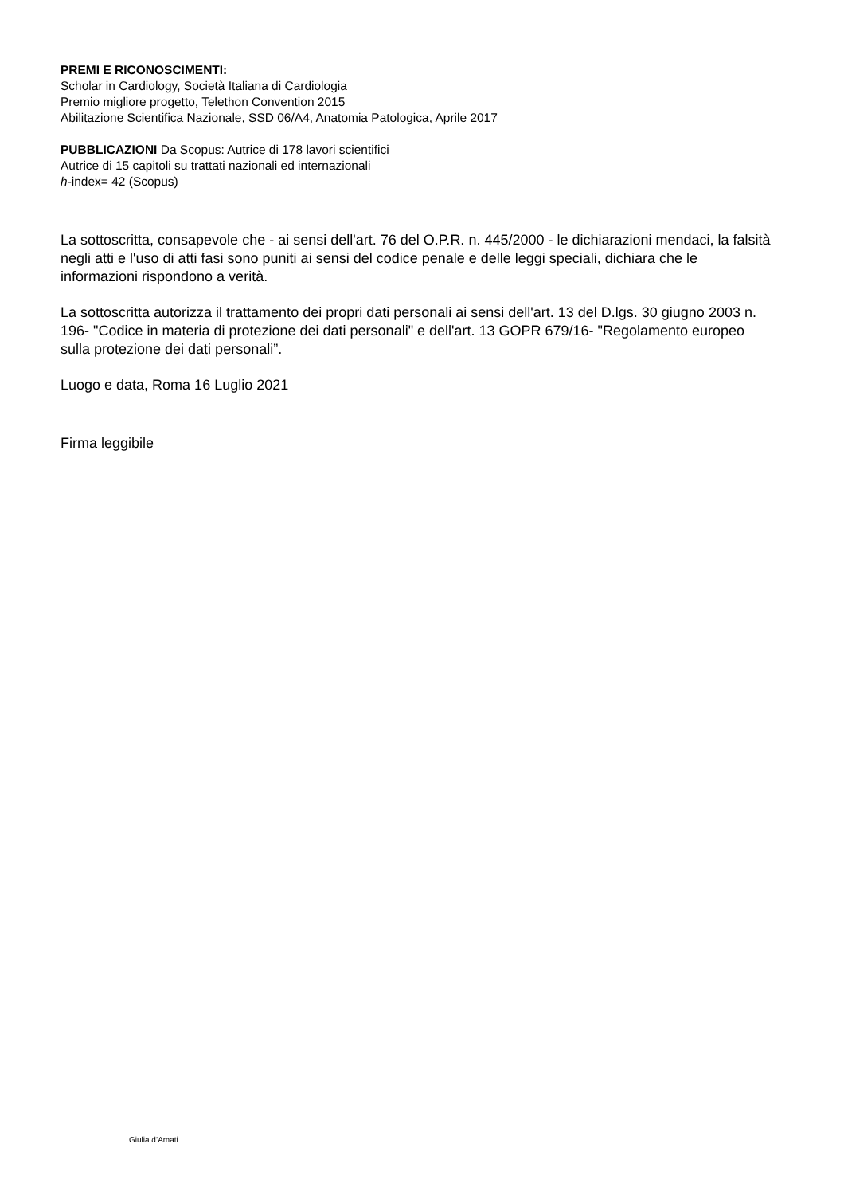PREMI E RICONOSCIMENTI:
Scholar in Cardiology, Società Italiana di Cardiologia
Premio migliore progetto, Telethon Convention 2015
Abilitazione Scientifica Nazionale, SSD 06/A4, Anatomia Patologica, Aprile 2017
PUBBLICAZIONI Da Scopus: Autrice di 178 lavori scientifici
Autrice di 15 capitoli su trattati nazionali ed internazionali
h-index= 42 (Scopus)
La sottoscritta, consapevole che - ai sensi dell'art. 76 del O.P.R. n. 445/2000 - le dichiarazioni mendaci, la falsità negli atti e l'uso di atti fasi sono puniti ai sensi del codice penale e delle leggi speciali, dichiara che le informazioni rispondono a verità.
La sottoscritta autorizza il trattamento dei propri dati personali ai sensi dell'art. 13 del D.lgs. 30 giugno 2003 n. 196- "Codice in materia di protezione dei dati personali" e dell'art. 13 GOPR 679/16- "Regolamento europeo sulla protezione dei dati personali”.
Luogo e data, Roma 16 Luglio 2021
Firma leggibile
Giulia d’Amati